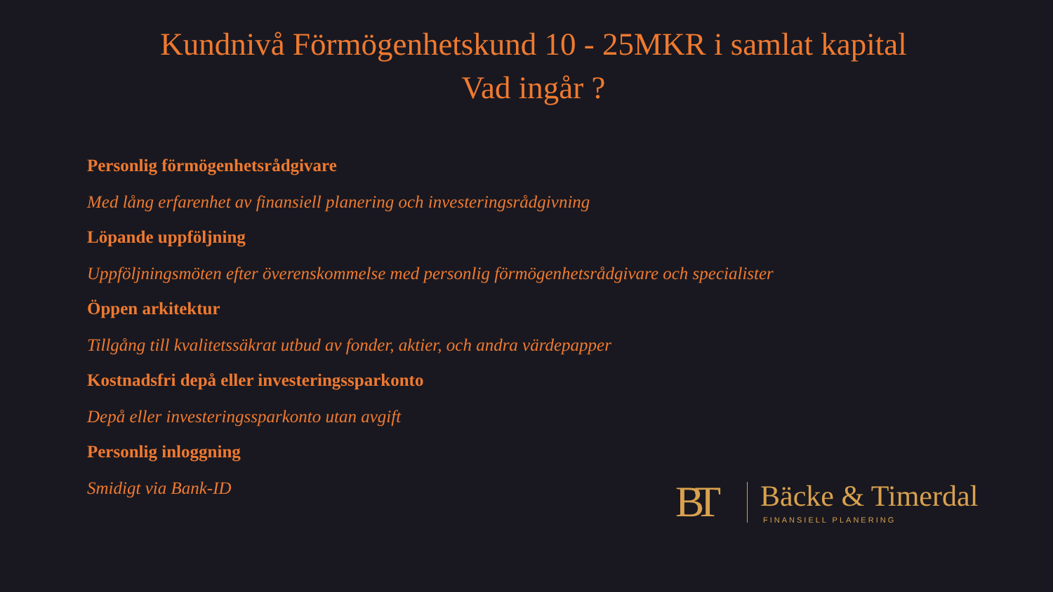Kundnivå Förmögenhetskund 10 - 25MKR i samlat kapital
Vad ingår ?
Personlig förmögenhetsrådgivare
Med lång erfarenhet av finansiell planering och investeringsrådgivning
Löpande uppföljning
Uppföljningsmöten efter överenskommelse med personlig förmögenhetsrådgivare och specialister
Öppen arkitektur
Tillgång till kvalitetssäkrat utbud av fonder, aktier, och andra värdepapper
Kostnadsfri depå eller investeringssparkonto
Depå eller investeringssparkonto utan avgift
Personlig inloggning
Smidigt via Bank-ID
BT
Bäcke & Timerdal
FINANSIELL PLANERING